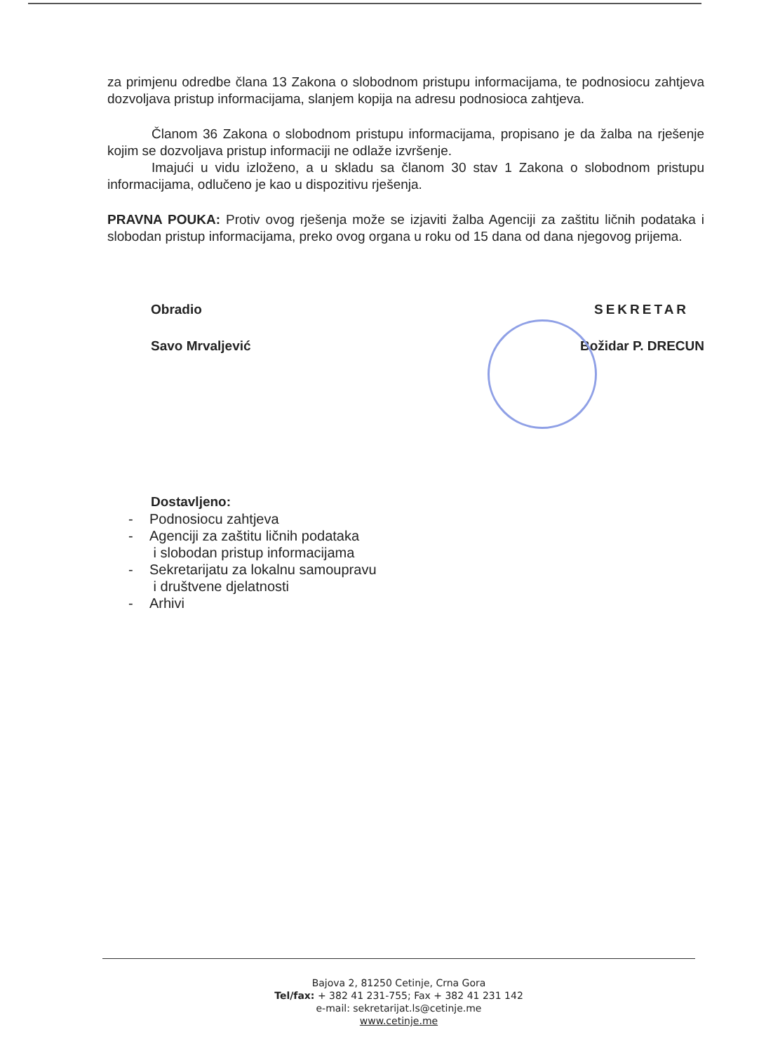za primjenu odredbe člana 13 Zakona o slobodnom pristupu informacijama, te podnosiocu zahtjeva dozvoljava pristup informacijama, slanjem kopija na adresu podnosioca zahtjeva.
Članom 36 Zakona o slobodnom pristupu informacijama, propisano je da žalba na rješenje kojim se dozvoljava pristup informaciji ne odlaže izvršenje.
Imajući u vidu izloženo, a u skladu sa članom 30 stav 1 Zakona o slobodnom pristupu informacijama, odlučeno je kao u dispozitivu rješenja.
PRAVNA POUKA: Protiv ovog rješenja može se izjaviti žalba Agenciji za zaštitu ličnih podataka i slobodan pristup informacijama, preko ovog organa u roku od 15 dana od dana njegovog prijema.
Obradio
Savo Mrvaljević
SEKRETAR
Božidar P. DRECUN
Dostavljeno:
- Podnosiocu zahtjeva
- Agenciji za zaštitu ličnih podataka
i slobodan pristup informacijama
- Sekretarijatu za lokalnu samoupravu
i društvene djelatnosti
- Arhivi
Bajova 2, 81250 Cetinje, Crna Gora
Tel/fax: + 382 41 231-755; Fax + 382 41 231 142
e-mail: sekretarijat.ls@cetinje.me
www.cetinje.me